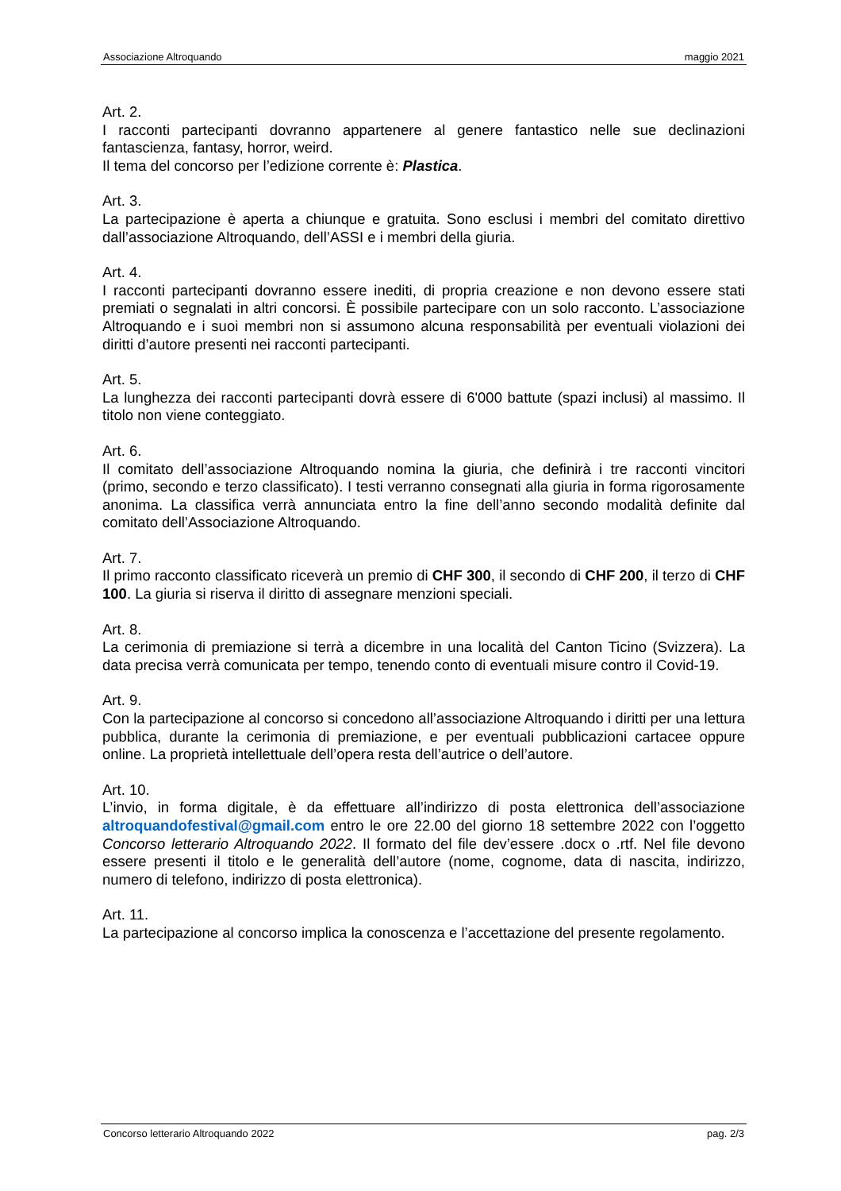Associazione Altroquando maggio 2021
Art. 2.
I racconti partecipanti dovranno appartenere al genere fantastico nelle sue declinazioni fantascienza, fantasy, horror, weird.
Il tema del concorso per l’edizione corrente è: Plastica.
Art. 3.
La partecipazione è aperta a chiunque e gratuita. Sono esclusi i membri del comitato direttivo dall’associazione Altroquando, dell’ASSI e i membri della giuria.
Art. 4.
I racconti partecipanti dovranno essere inediti, di propria creazione e non devono essere stati premiati o segnalati in altri concorsi. È possibile partecipare con un solo racconto. L’associazione Altroquando e i suoi membri non si assumono alcuna responsabilità per eventuali violazioni dei diritti d’autore presenti nei racconti partecipanti.
Art. 5.
La lunghezza dei racconti partecipanti dovrà essere di 6'000 battute (spazi inclusi) al massimo. Il titolo non viene conteggiato.
Art. 6.
Il comitato dell’associazione Altroquando nomina la giuria, che definirà i tre racconti vincitori (primo, secondo e terzo classificato). I testi verranno consegnati alla giuria in forma rigorosamente anonima. La classifica verrà annunciata entro la fine dell’anno secondo modalità definite dal comitato dell’Associazione Altroquando.
Art. 7.
Il primo racconto classificato riceverà un premio di CHF 300, il secondo di CHF 200, il terzo di CHF 100. La giuria si riserva il diritto di assegnare menzioni speciali.
Art. 8.
La cerimonia di premiazione si terrà a dicembre in una località del Canton Ticino (Svizzera). La data precisa verrà comunicata per tempo, tenendo conto di eventuali misure contro il Covid-19.
Art. 9.
Con la partecipazione al concorso si concedono all’associazione Altroquando i diritti per una lettura pubblica, durante la cerimonia di premiazione, e per eventuali pubblicazioni cartacee oppure online. La proprietà intellettuale dell’opera resta dell’autrice o dell’autore.
Art. 10.
L’invio, in forma digitale, è da effettuare all’indirizzo di posta elettronica dell’associazione altroquandofestival@gmail.com entro le ore 22.00 del giorno 18 settembre 2022 con l’oggetto Concorso letterario Altroquando 2022. Il formato del file dev’essere .docx o .rtf. Nel file devono essere presenti il titolo e le generalità dell’autore (nome, cognome, data di nascita, indirizzo, numero di telefono, indirizzo di posta elettronica).
Art. 11.
La partecipazione al concorso implica la conoscenza e l’accettazione del presente regolamento.
Concorso letterario Altroquando 2022 pag. 2/3